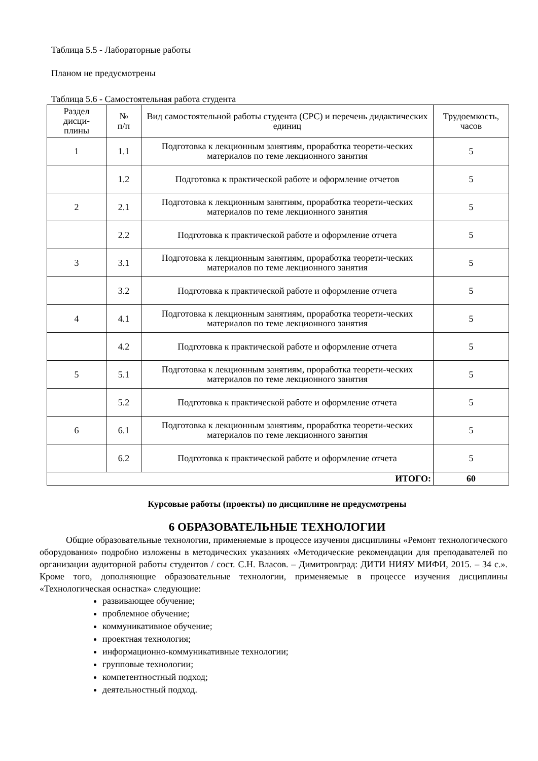Таблица 5.5 - Лабораторные работы
Планом не предусмотрены
Таблица 5.6 - Самостоятельная работа студента
| Раздел дисци- плины | № п/п | Вид самостоятельной работы студента (СРС) и перечень дидактических единиц | Трудоемкость, часов |
| --- | --- | --- | --- |
| 1 | 1.1 | Подготовка к лекционным занятиям, проработка теорети-ческих материалов по теме лекционного занятия | 5 |
| | 1.2 | Подготовка к практической работе и оформление отчетов | 5 |
| 2 | 2.1 | Подготовка к лекционным занятиям, проработка теорети-ческих материалов по теме лекционного занятия | 5 |
| | 2.2 | Подготовка к практической работе и оформление отчета | 5 |
| 3 | 3.1 | Подготовка к лекционным занятиям, проработка теорети-ческих материалов по теме лекционного занятия | 5 |
| | 3.2 | Подготовка к практической работе и оформление отчета | 5 |
| 4 | 4.1 | Подготовка к лекционным занятиям, проработка теорети-ческих материалов по теме лекционного занятия | 5 |
| | 4.2 | Подготовка к практической работе и оформление отчета | 5 |
| 5 | 5.1 | Подготовка к лекционным занятиям, проработка теорети-ческих материалов по теме лекционного занятия | 5 |
| | 5.2 | Подготовка к практической работе и оформление отчета | 5 |
| 6 | 6.1 | Подготовка к лекционным занятиям, проработка теорети-ческих материалов по теме лекционного занятия | 5 |
| | 6.2 | Подготовка к практической работе и оформление отчета | 5 |
| ИТОГО: | | | 60 |
Курсовые работы (проекты) по дисциплине не предусмотрены
6 ОБРАЗОВАТЕЛЬНЫЕ ТЕХНОЛОГИИ
Общие образовательные технологии, применяемые в процессе изучения дисциплины «Ремонт технологического оборудования» подробно изложены в методических указаниях «Методические рекомендации для преподавателей по организации аудиторной работы студентов / сост. С.Н. Власов. – Димитровград: ДИТИ НИЯУ МИФИ, 2015. – 34 с.». Кроме того, дополняющие образовательные технологии, применяемые в процессе изучения дисциплины «Технологическая оснастка» следующие:
развивающее обучение;
проблемное обучение;
коммуникативное обучение;
проектная технология;
информационно-коммуникативные технологии;
групповые технологии;
компетентностный подход;
деятельностный подход.